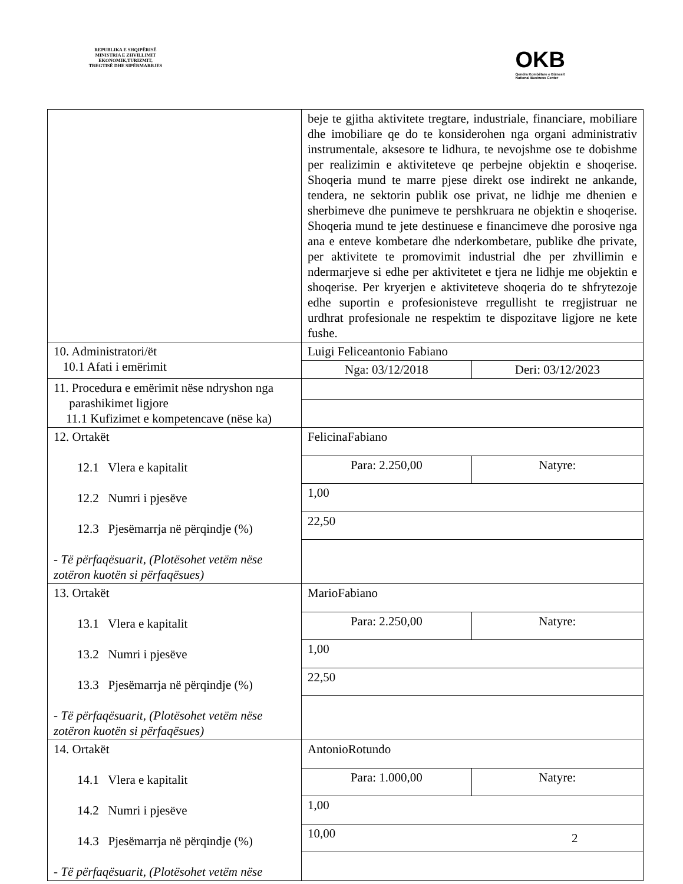REPUBLIKA E SHQIPËRISË
MINISTRIA E ZHVILLIMIT
EKONOMIK,TURIZMIT,
TREGTISË DHE SIPËRMARRJES
OKB
Qendra Kombëtare e Biznesit
National Business Center
| | beje te gjitha aktivitete tregtare, industriale, financiare, mobiliare dhe imobiliare qe do te konsiderohen nga organi administrativ instrumentale, aksesore te lidhura, te nevojshme ose te dobishme per realizimin e aktiviteteve qe perbejne objektin e shoqerise. Shoqeria mund te marre pjese direkt ose indirekt ne ankande, tendera, ne sektorin publik ose privat, ne lidhje me dhenien e sherbimeve dhe punimeve te pershkruara ne objektin e shoqerise. Shoqeria mund te jete destinuese e financimeve dhe porosive nga ana e enteve kombetare dhe nderkombetare, publike dhe private, per aktivitete te promovimit industrial dhe per zhvillimin e ndermarjeve si edhe per aktivitetet e tjera ne lidhje me objektin e shoqerise. Per kryerjen e aktiviteteve shoqeria do te shfrytezoje edhe suportin e profesionisteve rregullisht te rregjistruar ne urdhrat profesionale ne respektim te dispozitave ligjore ne kete fushe. | |
| 10. Administratori/ët 10.1 Afati i emërimit | Luigi Feliceantonio Fabiano | |
| | Nga: 03/12/2018 | Deri: 03/12/2023 |
| 11. Procedura e emërimit nëse ndryshon nga parashikimet ligjore 11.1 Kufizimet e kompetencave (nëse ka) | | |
| 12. Ortakët 12.1 Vlera e kapitalit 12.2 Numri i pjesëve 12.3 Pjesëmarrja në përqindje (%) - Të përfaqësuarit, (Plotësohet vetëm nëse zotëron kuotën si përfaqësues) | FelicinaFabiano | |
| | Para: 2.250,00 | Natyre: |
| | 1,00 | |
| | 22,50 | |
| 13. Ortakët 13.1 Vlera e kapitalit 13.2 Numri i pjesëve 13.3 Pjesëmarrja në përqindje (%) - Të përfaqësuarit, (Plotësohet vetëm nëse zotëron kuotën si përfaqësues) | MarioFabiano | |
| | Para: 2.250,00 | Natyre: |
| | 1,00 | |
| | 22,50 | |
| 14. Ortakët 14.1 Vlera e kapitalit 14.2 Numri i pjesëve 14.3 Pjesëmarrja në përqindje (%) - Të përfaqësuarit, (Plotësohet vetëm nëse | AntonioRotundo | |
| | Para: 1.000,00 | Natyre: |
| | 1,00 | |
| | 10,00 | |
2